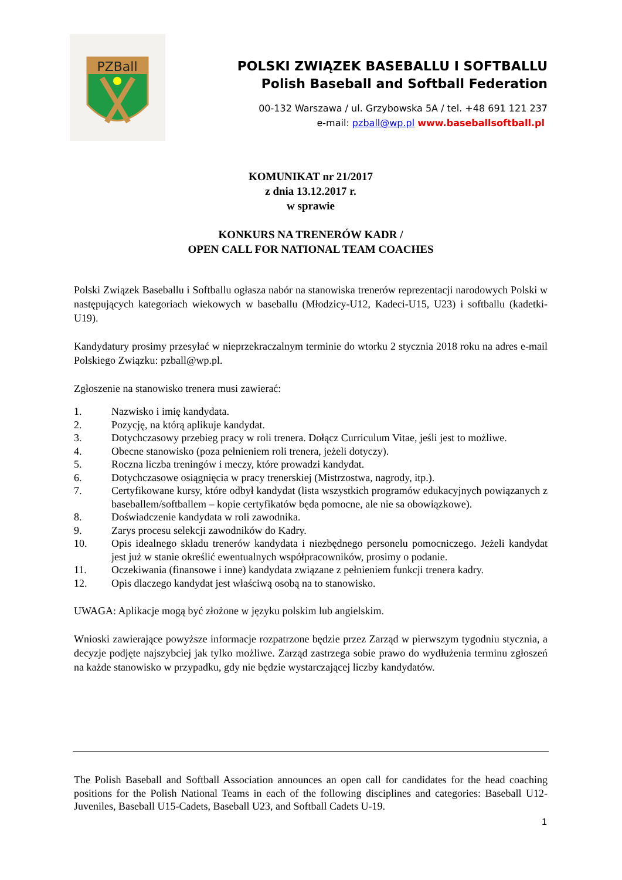PZBall
POLSKI ZWIĄZEK BASEBALLU I SOFTBALLU
Polish Baseball and Softball Federation
00-132 Warszawa / ul. Grzybowska 5A / tel. +48 691 121 237
e-mail: pzball@wp.pl www.baseballsoftball.pl
KOMUNIKAT nr 21/2017
z dnia 13.12.2017 r.
w sprawie
KONKURS NA TRENERÓW KADR /
OPEN CALL FOR NATIONAL TEAM COACHES
Polski Związek Baseballu i Softballu ogłasza nabór na stanowiska trenerów reprezentacji narodowych Polski w następujących kategoriach wiekowych w baseballu (Młodzicy-U12, Kadeci-U15, U23) i softballu (kadetki-U19).
Kandydatury prosimy przesyłać w nieprzekraczalnym terminie do wtorku 2 stycznia 2018 roku na adres e-mail Polskiego Związku: pzball@wp.pl.
Zgłoszenie na stanowisko trenera musi zawierać:
1. Nazwisko i imię kandydata.
2. Pozycję, na którą aplikuje kandydat.
3. Dotychczasowy przebieg pracy w roli trenera. Dołącz Curriculum Vitae, jeśli jest to możliwe.
4. Obecne stanowisko (poza pełnieniem roli trenera, jeżeli dotyczy).
5. Roczna liczba treningów i meczy, które prowadzi kandydat.
6. Dotychczasowe osiągnięcia w pracy trenerskiej (Mistrzostwa, nagrody, itp.).
7. Certyfikowane kursy, które odbył kandydat (lista wszystkich programów edukacyjnych powiązanych z baseballem/softballem – kopie certyfikatów będa pomocne, ale nie sa obowiązkowe).
8. Doświadczenie kandydata w roli zawodnika.
9. Zarys procesu selekcji zawodników do Kadry.
10. Opis idealnego składu trenerów kandydata i niezbędnego personelu pomocniczego. Jeżeli kandydat jest już w stanie określić ewentualnych współpracowników, prosimy o podanie.
11. Oczekiwania (finansowe i inne) kandydata związane z pełnieniem funkcji trenera kadry.
12. Opis dlaczego kandydat jest właściwą osobą na to stanowisko.
UWAGA: Aplikacje mogą być złożone w języku polskim lub angielskim.
Wnioski zawierające powyższe informacje rozpatrzone będzie przez Zarząd w pierwszym tygodniu stycznia, a decyzje podjęte najszybciej jak tylko możliwe. Zarząd zastrzega sobie prawo do wydłużenia terminu zgłoszeń na każde stanowisko w przypadku, gdy nie będzie wystarczającej liczby kandydatów.
The Polish Baseball and Softball Association announces an open call for candidates for the head coaching positions for the Polish National Teams in each of the following disciplines and categories: Baseball U12-Juveniles, Baseball U15-Cadets, Baseball U23, and Softball Cadets U-19.
1